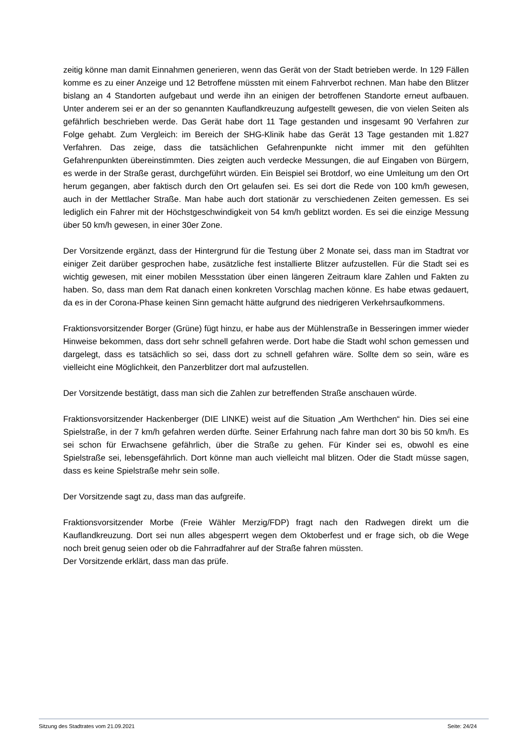zeitig könne man damit Einnahmen generieren, wenn das Gerät von der Stadt betrieben werde. In 129 Fällen komme es zu einer Anzeige und 12 Betroffene müssten mit einem Fahrverbot rechnen. Man habe den Blitzer bislang an 4 Standorten aufgebaut und werde ihn an einigen der betroffenen Standorte erneut aufbauen. Unter anderem sei er an der so genannten Kauflandkreuzung aufgestellt gewesen, die von vielen Seiten als gefährlich beschrieben werde. Das Gerät habe dort 11 Tage gestanden und insgesamt 90 Verfahren zur Folge gehabt. Zum Vergleich: im Bereich der SHG-Klinik habe das Gerät 13 Tage gestanden mit 1.827 Verfahren. Das zeige, dass die tatsächlichen Gefahrenpunkte nicht immer mit den gefühlten Gefahrenpunkten übereinstimmten. Dies zeigten auch verdecke Messungen, die auf Eingaben von Bürgern, es werde in der Straße gerast, durchgeführt würden. Ein Beispiel sei Brotdorf, wo eine Umleitung um den Ort herum gegangen, aber faktisch durch den Ort gelaufen sei. Es sei dort die Rede von 100 km/h gewesen, auch in der Mettlacher Straße. Man habe auch dort stationär zu verschiedenen Zeiten gemessen. Es sei lediglich ein Fahrer mit der Höchstgeschwindigkeit von 54 km/h geblitzt worden. Es sei die einzige Messung über 50 km/h gewesen, in einer 30er Zone.
Der Vorsitzende ergänzt, dass der Hintergrund für die Testung über 2 Monate sei, dass man im Stadtrat vor einiger Zeit darüber gesprochen habe, zusätzliche fest installierte Blitzer aufzustellen. Für die Stadt sei es wichtig gewesen, mit einer mobilen Messstation über einen längeren Zeitraum klare Zahlen und Fakten zu haben. So, dass man dem Rat danach einen konkreten Vorschlag machen könne. Es habe etwas gedauert, da es in der Corona-Phase keinen Sinn gemacht hätte aufgrund des niedrigeren Verkehrsaufkommens.
Fraktionsvorsitzender Borger (Grüne) fügt hinzu, er habe aus der Mühlenstraße in Besseringen immer wieder Hinweise bekommen, dass dort sehr schnell gefahren werde. Dort habe die Stadt wohl schon gemessen und dargelegt, dass es tatsächlich so sei, dass dort zu schnell gefahren wäre. Sollte dem so sein, wäre es vielleicht eine Möglichkeit, den Panzerblitzer dort mal aufzustellen.
Der Vorsitzende bestätigt, dass man sich die Zahlen zur betreffenden Straße anschauen würde.
Fraktionsvorsitzender Hackenberger (DIE LINKE) weist auf die Situation „Am Werthchen“ hin. Dies sei eine Spielstraße, in der 7 km/h gefahren werden dürfte. Seiner Erfahrung nach fahre man dort 30 bis 50 km/h. Es sei schon für Erwachsene gefährlich, über die Straße zu gehen. Für Kinder sei es, obwohl es eine Spielstraße sei, lebensgefährlich. Dort könne man auch vielleicht mal blitzen. Oder die Stadt müsse sagen, dass es keine Spielstraße mehr sein solle.
Der Vorsitzende sagt zu, dass man das aufgreife.
Fraktionsvorsitzender Morbe (Freie Wähler Merzig/FDP) fragt nach den Radwegen direkt um die Kauflandkreuzung. Dort sei nun alles abgesperrt wegen dem Oktoberfest und er frage sich, ob die Wege noch breit genug seien oder ob die Fahrradfahrer auf der Straße fahren müssten.
Der Vorsitzende erklärt, dass man das prüfe.
Sitzung des Stadtrates vom 21.09.2021 Seite: 24/24